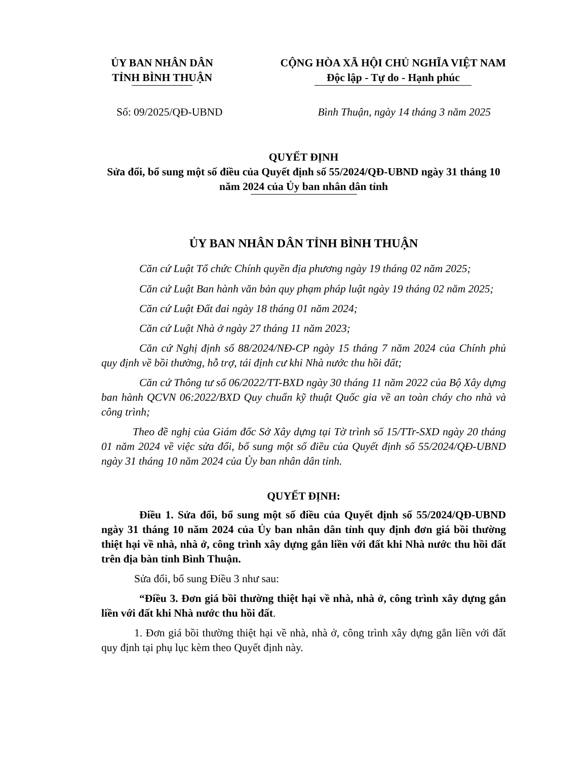ỦY BAN NHÂN DÂN
TỈNH BÌNH THUẬN
CỘNG HÒA XÃ HỘI CHỦ NGHĨA VIỆT NAM
Độc lập - Tự do - Hạnh phúc
Số: 09/2025/QĐ-UBND Bình Thuận, ngày 14 tháng 3 năm 2025
QUYẾT ĐỊNH
Sửa đổi, bổ sung một số điều của Quyết định số 55/2024/QĐ-UBND ngày 31 tháng 10 năm 2024 của Ủy ban nhân dân tỉnh
ỦY BAN NHÂN DÂN TỈNH BÌNH THUẬN
Căn cứ Luật Tổ chức Chính quyền địa phương ngày 19 tháng 02 năm 2025;
Căn cứ Luật Ban hành văn bản quy phạm pháp luật ngày 19 tháng 02 năm 2025;
Căn cứ Luật Đất đai ngày 18 tháng 01 năm 2024;
Căn cứ Luật Nhà ở ngày 27 tháng 11 năm 2023;
Căn cứ Nghị định số 88/2024/NĐ-CP ngày 15 tháng 7 năm 2024 của Chính phủ quy định về bồi thường, hỗ trợ, tái định cư khi Nhà nước thu hồi đất;
Căn cứ Thông tư số 06/2022/TT-BXD ngày 30 tháng 11 năm 2022 của Bộ Xây dựng ban hành QCVN 06:2022/BXD Quy chuẩn kỹ thuật Quốc gia về an toàn cháy cho nhà và công trình;
Theo đề nghị của Giám đốc Sở Xây dựng tại Tờ trình số 15/TTr-SXD ngày 20 tháng 01 năm 2024 về việc sửa đổi, bổ sung một số điều của Quyết định số 55/2024/QĐ-UBND ngày 31 tháng 10 năm 2024 của Ủy ban nhân dân tỉnh.
QUYẾT ĐỊNH:
Điều 1. Sửa đổi, bổ sung một số điều của Quyết định số 55/2024/QĐ-UBND ngày 31 tháng 10 năm 2024 của Ủy ban nhân dân tỉnh quy định đơn giá bồi thường thiệt hại về nhà, nhà ở, công trình xây dựng gắn liền với đất khi Nhà nước thu hồi đất trên địa bàn tỉnh Bình Thuận.
Sửa đổi, bổ sung Điều 3 như sau:
“Điều 3. Đơn giá bồi thường thiệt hại về nhà, nhà ở, công trình xây dựng gắn liền với đất khi Nhà nước thu hồi đất.
1. Đơn giá bồi thường thiệt hại về nhà, nhà ở, công trình xây dựng gắn liền với đất quy định tại phụ lục kèm theo Quyết định này.